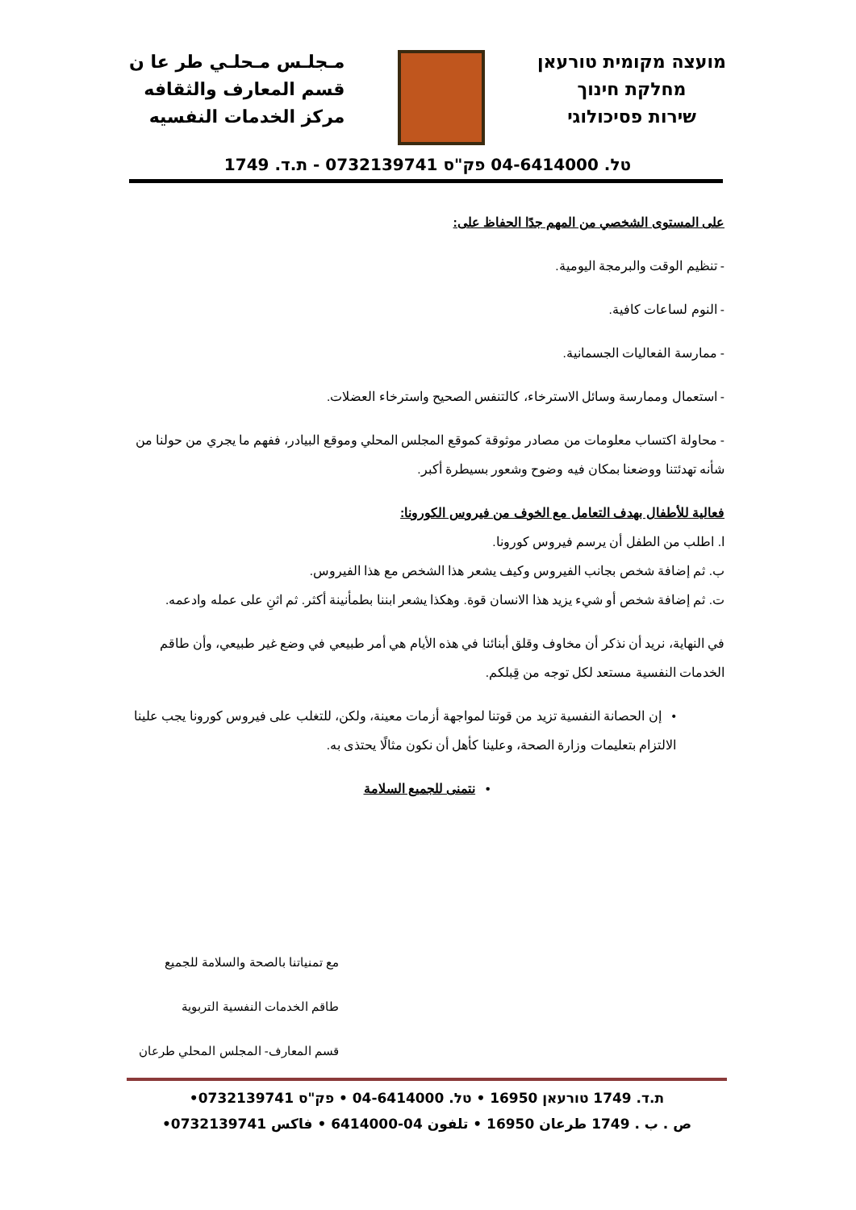مـجلـس مـحلـي طر عا ن
قسم المعارف والثقافه
مركز الخدمات النفسيه
מועצה מקומית טורעאן
מחלקת חינוך
שירות פסיכולוגי
טל. 04-6414000 פק"ס 0732139741 - ת.ד. 1749
على المستوى الشخصي من المهم جدًا الحفاظ على:
- تنظيم الوقت والبرمجة اليومية.
- النوم لساعات كافية.
- ممارسة الفعاليات الجسمانية.
- استعمال وممارسة وسائل الاسترخاء، كالتنفس الصحيح واسترخاء العضلات.
- محاولة اكتساب معلومات من مصادر موثوقة كموقع المجلس المحلي وموقع البيادر، ففهم ما يجري من حولنا من شأنه تهدئتنا ووضعنا بمكان فيه وضوح وشعور بسيطرة أكبر.
فعالية للأطفال بهدف التعامل مع الخوف من فيروس الكورونا:
ا. اطلب من الطفل أن يرسم فيروس كورونا.
ب. ثم إضافة شخص بجانب الفيروس وكيف يشعر هذا الشخص مع هذا الفيروس.
ت. ثم إضافة شخص أو شيء يزيد هذا الانسان قوة. وهكذا يشعر ابننا بطمأنينة أكثر. ثم اثنِ على عمله وادعمه.
في النهاية، نريد أن نذكر أن مخاوف وقلق أبنائنا في هذه الأيام هي أمر طبيعي في وضع غير طبيعي، وأن طاقم الخدمات النفسية مستعد لكل توجه من قِبلكم.
• إن الحصانة النفسية تزيد من قوتنا لمواجهة أزمات معينة، ولكن، للتغلب على فيروس كورونا يجب علينا الالتزام بتعليمات وزارة الصحة، وعلينا كأهل أن نكون مثالًا يحتذى به.
• نتمنى للجميع السلامة
مع تمنياتنا بالصحة والسلامة للجميع
طاقم الخدمات النفسية التربوية
قسم المعارف- المجلس المحلي طرعان
ת.ד. 1749 טורעאן 16950 • טל. 04-6414000 • פק"ס 0732139741•
ص . ب . 1749 طرعان 16950 • تلفون 04-6414000 • فاكس 0732139741•